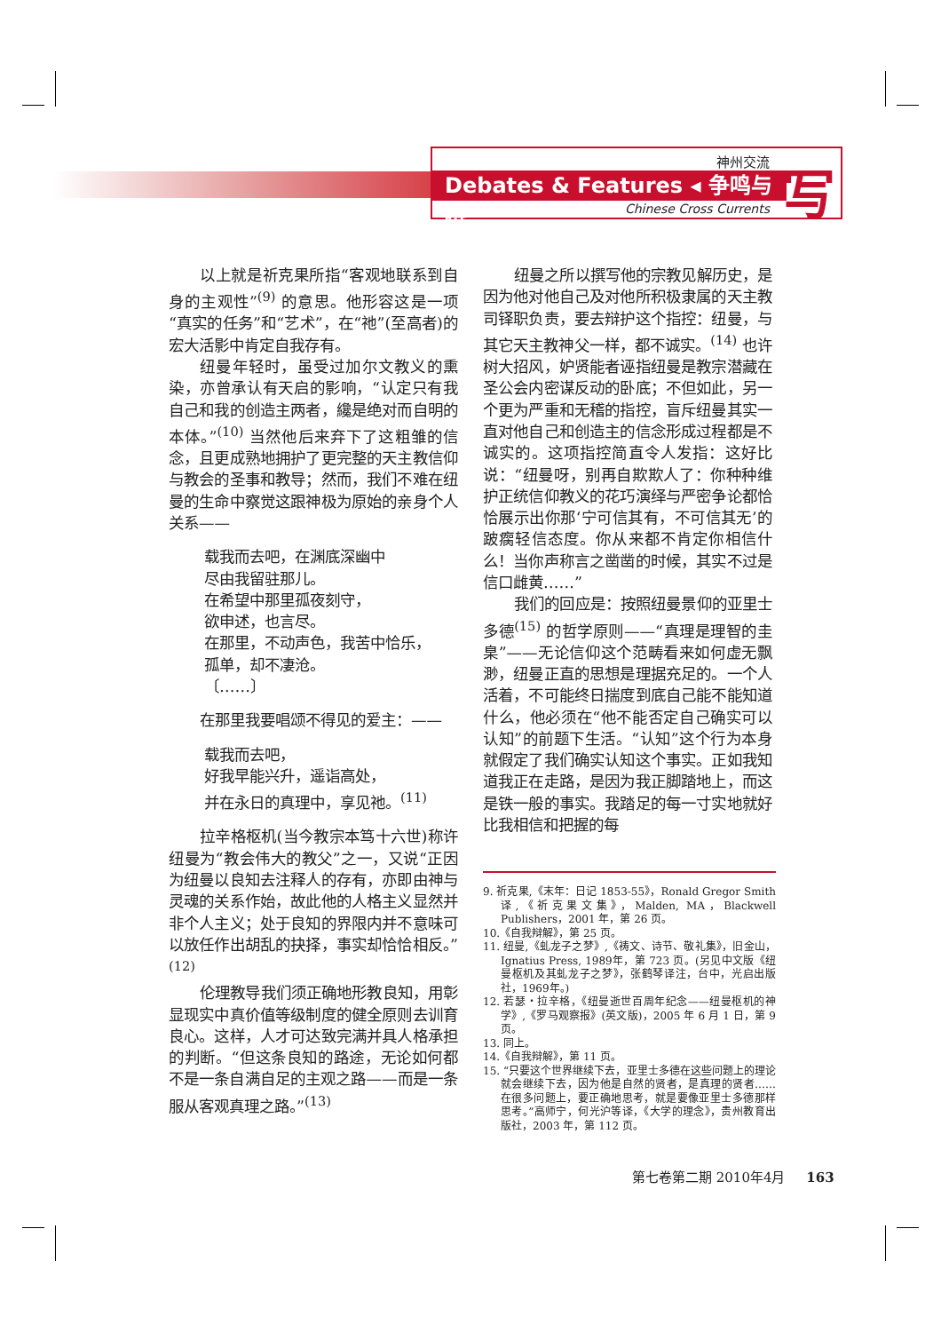神州交流
Debates & Features ◂ 争鸣与特
Chinese Cross Currents 写
以上就是祈克果所指“客观地联系到自身的主观性”<sup>(9)</sup> 的意思。他形容这是一项“真实的任务”和“艺术”，在“祂”(至高者)的宏大活影中肯定自我存有。
纽曼年轻时，虽受过加尔文教义的熏染，亦曾承认有天启的影响，“认定只有我自己和我的创造主两者，纔是绝对而自明的本体。”<sup>(10)</sup> 当然他后来弃下了这粗雏的信念，且更成熟地拥护了更完整的天主教信仰与教会的圣事和教导；然而，我们不难在纽曼的生命中察觉这跟神极为原始的亲身个人关系——
载我而去吧，在渊底深幽中
尽由我留驻那儿。
在希望中那里孤夜刻守，
欲申述，也言尽。
在那里，不动声色，我苦中恰乐，
孤单，却不凄沧。
〔……〕
在那里我要唱颂不得见的爱主：——
载我而去吧，
好我早能兴升，遥诣高处，
并在永日的真理中，享见祂。<sup>(11)</sup>
拉辛格枢机(当今教宗本笃十六世)称许纽曼为“教会伟大的教父”之一，又说“正因为纽曼以良知去注释人的存有，亦即由神与灵魂的关系作始，故此他的人格主义显然并非个人主义；处于良知的界限内并不意味可以放任作出胡乱的抉择，事实却恰恰相反。”<sup>(12)</sup>
伦理教导我们须正确地形教良知，用彰显现实中真价值等级制度的健全原则去训育良心。这样，人才可达致完满并具人格承担的判断。“但这条良知的路途，无论如何都不是一条自满自足的主观之路——而是一条服从客观真理之路。”<sup>(13)</sup>
纽曼之所以撰写他的宗教见解历史，是因为他对他自己及对他所积极隶属的天主教司铎职负责，要去辩护这个指控：纽曼，与其它天主教神父一样，都不诚实。<sup>(14)</sup> 也许树大招风，妒贤能者诬指纽曼是教宗潜藏在圣公会内密谋反动的卧底；不但如此，另一个更为严重和无稽的指控，盲斥纽曼其实一直对他自己和创造主的信念形成过程都是不诚实的。这项指控简直令人发指：这好比说：“纽曼呀，别再自欺欺人了：你种种维护正统信仰教义的花巧演绎与严密争论都恰恰展示出你那‘宁可信其有，不可信其无’的跛瘸轻信态度。你从来都不肯定你相信什么！当你声称言之凿凿的时候，其实不过是信口雌黄……”
我们的回应是：按照纽曼景仰的亚里士多德<sup>(15)</sup> 的哲学原则——“真理是理智的圭臬”——无论信仰这个范畴看来如何虚无飘渺，纽曼正直的思想是理据充足的。一个人活着，不可能终日揣度到底自己能不能知道什么，他必须在“他不能否定自己确实可以认知”的前题下生活。“认知”这个行为本身就假定了我们确实认知这个事实。正如我知道我正在走路，是因为我正脚踏地上，而这是铁一般的事实。我踏足的每一寸实地就好比我相信和把握的每
9. 祈克果,《末年：日记 1853-55》，Ronald Gregor Smith 译,《祈克果文集》，Malden, MA，Blackwell Publishers，2001 年，第 26 页。
10.《自我辩解》，第 25 页。
11. 纽曼,《虬龙子之梦》,《祷文、诗节、敬礼集》，旧金山，Ignatius Press, 1989年，第 723 页。(另见中文版《纽曼枢机及其虬龙子之梦》，张鹤琴译注，台中，光启出版社，1969年。)
12. 若瑟・拉辛格，《纽曼逝世百周年纪念——纽曼枢机的神学》,《罗马观察报》(英文版)，2005 年 6 月 1 日，第 9 页。
13. 同上。
14.《自我辩解》，第 11 页。
15. “只要这个世界继续下去，亚里士多德在这些问题上的理论就会继续下去，因为他是自然的贤者，是真理的贤者……在很多问题上，要正确地思考，就是要像亚里士多德那样思考。”高师宁，何光沪等译，《大学的理念》，贵州教育出版社，2003 年，第 112 页。
第七卷第二期 2010年4月 163